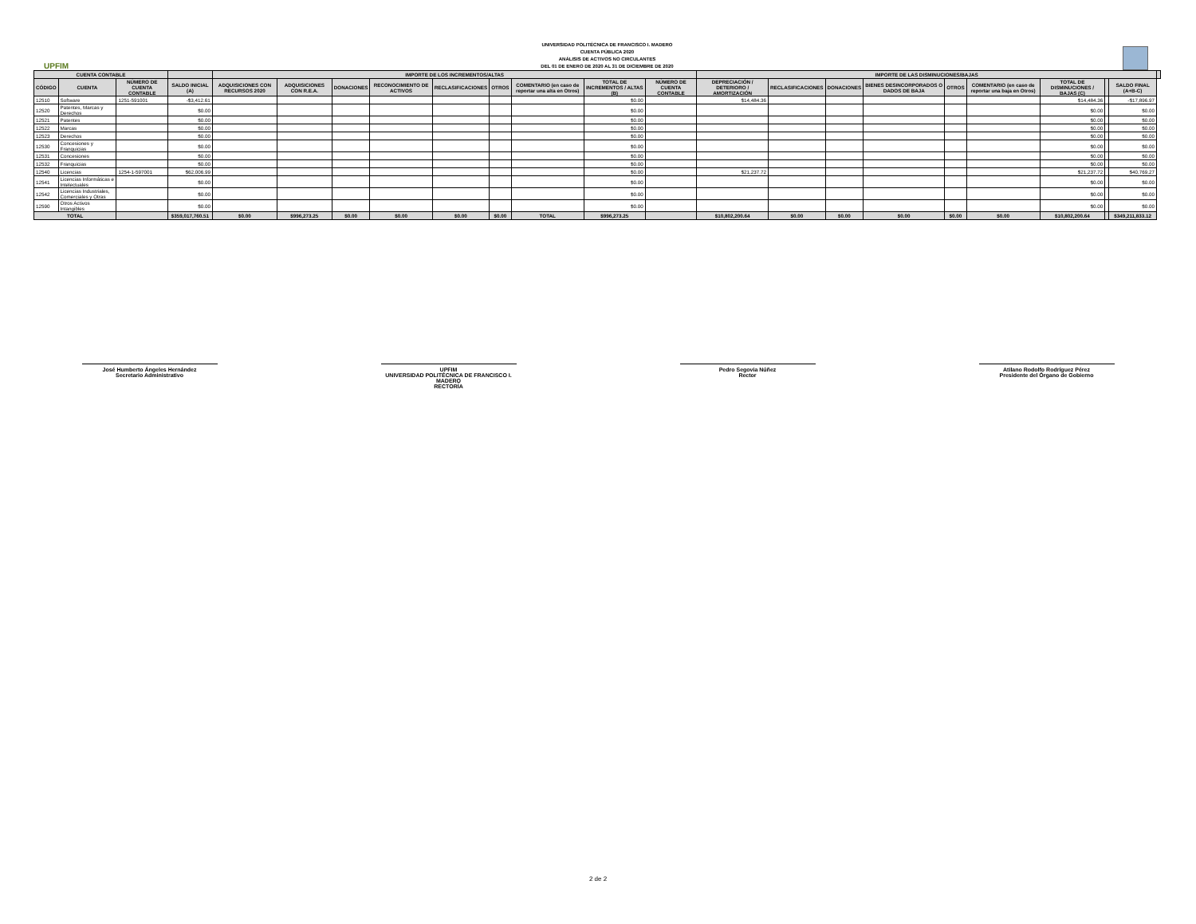UPFIM
UNIVERSIDAD POLITÉCNICA DE FRANCISCO I. MADERO
CUENTA PÚBLICA 2020
ANÁLISIS DE ACTIVOS NO CIRCULANTES
DEL 01 DE ENERO DE 2020 AL 31 DE DICIEMBRE DE 2020
| CUENTA CONTABLE | | | | IMPORTE DE LOS INCREMENTOS/ALTAS | | | | | | | | | IMPORTE DE LAS DISMINUCIONES/BAJAS | | | | | | | | | |
| --- | --- | --- | --- | --- | --- | --- | --- | --- | --- | --- | --- | --- | --- | --- | --- | --- | --- | --- | --- | --- | --- | --- |
| CÓDIGO | CUENTA | NÚMERO DE CUENTA CONTABLE | SALDO INICIAL (A) | ADQUISICIONES CON RECURSOS 2020 | ADQUISICIONES CON R.E.A. | DONACIONES | RECONOCIMIENTO DE ACTIVOS | RECLASIFICACIONES | OTROS | COMENTARIO (en caso de reportar una alta en Otros) | TOTAL DE INCREMENTOS / ALTAS (B) | NÚMERO DE CUENTA CONTABLE | DEPRECIACIÓN / DETERIORO / AMORTIZACIÓN | RECLASIFICACIONES | DONACIONES | BIENES DESINCORPORADOS O DADOS DE BAJA | OTROS | COMENTARIO (en caso de reportar una baja en Otros) | TOTAL DE DISMINUCIONES / BAJAS (C) | | SALDO FINAL (A+B-C) | |
| 12510 | Software | 1251-591001 | -$3,412.61 | | | | | | | | $0.00 | | $14,484.36 | | | | | | $14,484.36 | | -$17,896.97 | |
| 12520 | Patentes, Marcas y Derechos | | $0.00 | | | | | | | | $0.00 | | | | | | | | $0.00 | | $0.00 | |
| 12521 | Patentes | | $0.00 | | | | | | | | $0.00 | | | | | | | | $0.00 | | $0.00 | |
| 12522 | Marcas | | $0.00 | | | | | | | | $0.00 | | | | | | | | $0.00 | | $0.00 | |
| 12523 | Derechos | | $0.00 | | | | | | | | $0.00 | | | | | | | | $0.00 | | $0.00 | |
| 12530 | Concesiones y Franquicias | | $0.00 | | | | | | | | $0.00 | | | | | | | | $0.00 | | $0.00 | |
| 12531 | Concesiones | | $0.00 | | | | | | | | $0.00 | | | | | | | | $0.00 | | $0.00 | |
| 12532 | Franquicias | | $0.00 | | | | | | | | $0.00 | | | | | | | | $0.00 | | $0.00 | |
| 12540 | Licencias | 1254-1-597001 | $62,006.99 | | | | | | | | $0.00 | | $21,237.72 | | | | | | $21,237.72 | | $40,769.27 | |
| 12541 | Licencias Informáticas e Intelectuales | | $0.00 | | | | | | | | $0.00 | | | | | | | | $0.00 | | $0.00 | |
| 12542 | Licencias Industriales, Comerciales y Otras | | $0.00 | | | | | | | | $0.00 | | | | | | | | $0.00 | | $0.00 | |
| 12590 | Otros Activos Intangibles | | $0.00 | | | | | | | | $0.00 | | | | | | | | $0.00 | | $0.00 | |
| TOTAL | | | $359,017,760.51 | $0.00 | $996,273.25 | $0.00 | $0.00 | $0.00 | $0.00 | TOTAL | $996,273.25 | | $10,802,200.64 | $0.00 | $0.00 | $0.00 | $0.00 | $0.00 | $10,802,200.64 | | $349,211,833.12 | |
José Humberto Ángeles Hernández
Secretario Administrativo
UPFIM
UNIVERSIDAD POLITÉCNICA DE FRANCISCO I. MADERO
RECTORÍA
Pedro Segovia Núñez
Rector
Atilano Rodolfo Rodríguez Pérez
Presidente del Órgano de Gobierno
2 de 2